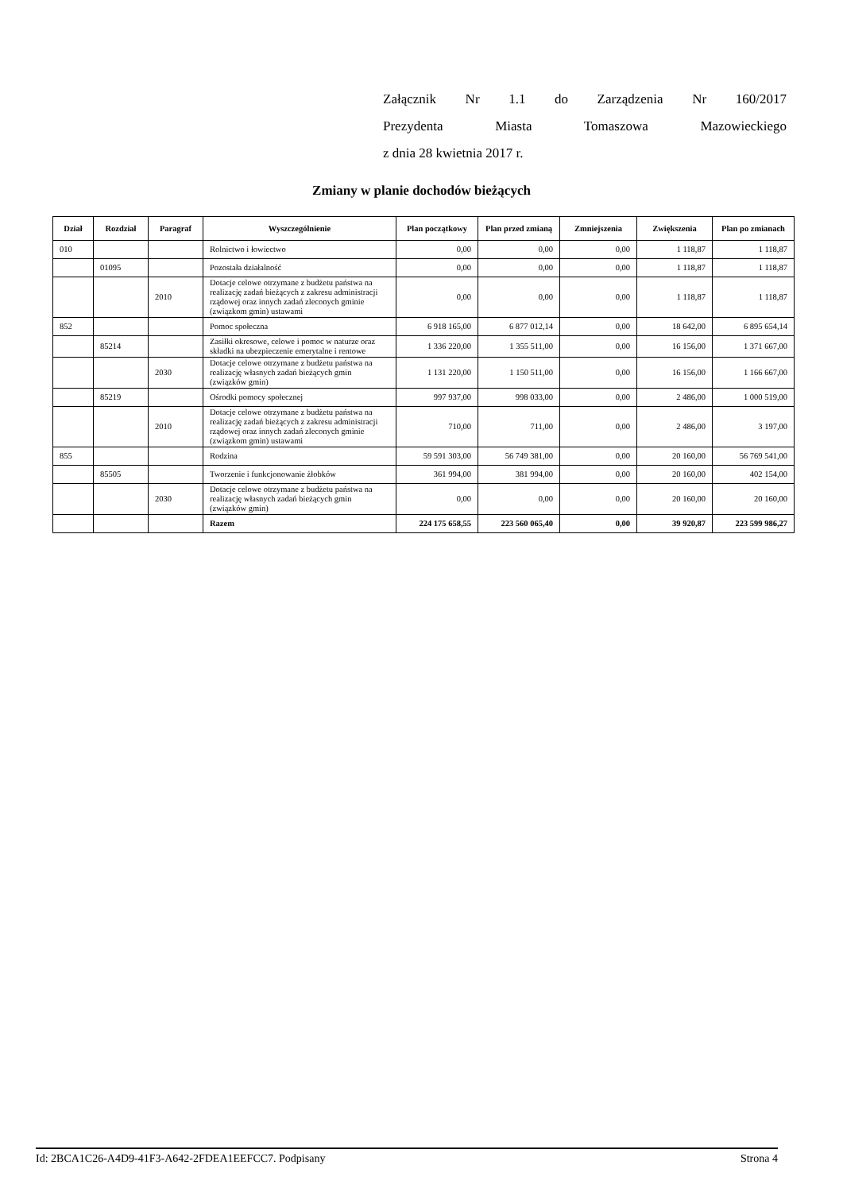Załącznik Nr 1.1 do Zarządzenia Nr 160/2017
Prezydenta Miasta Tomaszowa Mazowieckiego
z dnia 28 kwietnia 2017 r.
Zmiany w planie dochodów bieżących
| Dział | Rozdział | Paragraf | Wyszczególnienie | Plan początkowy | Plan przed zmianą | Zmniejszenia | Zwiększenia | Plan po zmianach |
| --- | --- | --- | --- | --- | --- | --- | --- | --- |
| 010 | | | Rolnictwo i łowiectwo | 0,00 | 0,00 | 0,00 | 1 118,87 | 1 118,87 |
| | 01095 | | Pozostała działalność | 0,00 | 0,00 | 0,00 | 1 118,87 | 1 118,87 |
| | | 2010 | Dotacje celowe otrzymane z budżetu państwa na realizację zadań bieżących z zakresu administracji rządowej oraz innych zadań zleconych gminie (związkom gmin) ustawami | 0,00 | 0,00 | 0,00 | 1 118,87 | 1 118,87 |
| 852 | | | Pomoc społeczna | 6 918 165,00 | 6 877 012,14 | 0,00 | 18 642,00 | 6 895 654,14 |
| | 85214 | | Zasiłki okresowe, celowe i pomoc w naturze oraz składki na ubezpieczenie emerytalne i rentowe | 1 336 220,00 | 1 355 511,00 | 0,00 | 16 156,00 | 1 371 667,00 |
| | | 2030 | Dotacje celowe otrzymane z budżetu państwa na realizację własnych zadań bieżących gmin (związków gmin) | 1 131 220,00 | 1 150 511,00 | 0,00 | 16 156,00 | 1 166 667,00 |
| | 85219 | | Ośrodki pomocy społecznej | 997 937,00 | 998 033,00 | 0,00 | 2 486,00 | 1 000 519,00 |
| | | 2010 | Dotacje celowe otrzymane z budżetu państwa na realizację zadań bieżących z zakresu administracji rządowej oraz innych zadań zleconych gminie (związkom gmin) ustawami | 710,00 | 711,00 | 0,00 | 2 486,00 | 3 197,00 |
| 855 | | | Rodzina | 59 591 303,00 | 56 749 381,00 | 0,00 | 20 160,00 | 56 769 541,00 |
| | 85505 | | Tworzenie i funkcjonowanie żłobków | 361 994,00 | 381 994,00 | 0,00 | 20 160,00 | 402 154,00 |
| | | 2030 | Dotacje celowe otrzymane z budżetu państwa na realizację własnych zadań bieżących gmin (związków gmin) | 0,00 | 0,00 | 0,00 | 20 160,00 | 20 160,00 |
| | | | Razem | 224 175 658,55 | 223 560 065,40 | 0,00 | 39 920,87 | 223 599 986,27 |
Id: 2BCA1C26-A4D9-41F3-A642-2FDEA1EEFCC7. Podpisany Strona 4